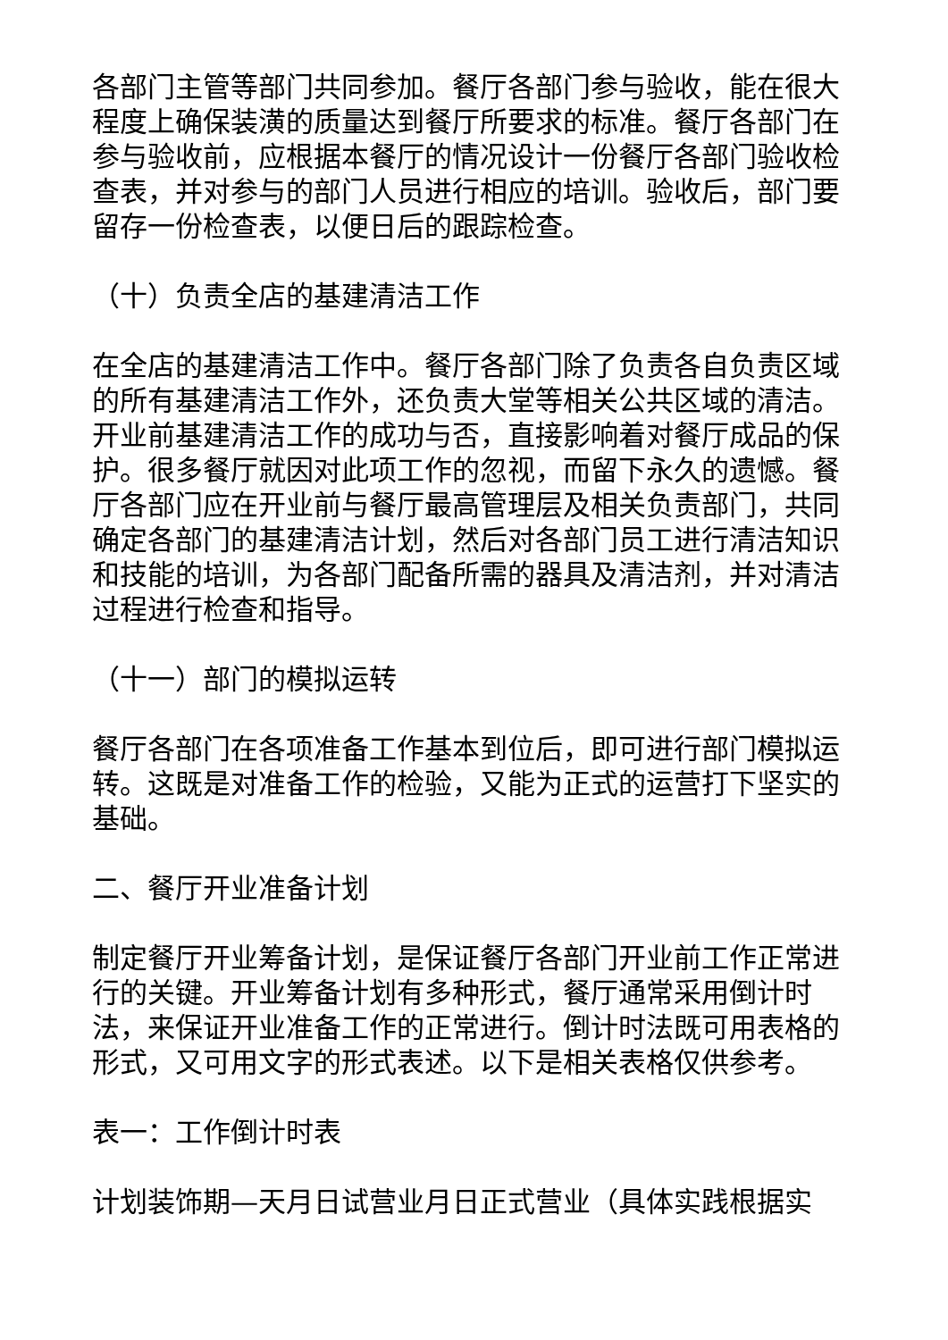各部门主管等部门共同参加。餐厅各部门参与验收，能在很大程度上确保装潢的质量达到餐厅所要求的标准。餐厅各部门在参与验收前，应根据本餐厅的情况设计一份餐厅各部门验收检查表，并对参与的部门人员进行相应的培训。验收后，部门要留存一份检查表，以便日后的跟踪检查。
（十）负责全店的基建清洁工作
在全店的基建清洁工作中。餐厅各部门除了负责各自负责区域的所有基建清洁工作外，还负责大堂等相关公共区域的清洁。开业前基建清洁工作的成功与否，直接影响着对餐厅成品的保护。很多餐厅就因对此项工作的忽视，而留下永久的遗憾。餐厅各部门应在开业前与餐厅最高管理层及相关负责部门，共同确定各部门的基建清洁计划，然后对各部门员工进行清洁知识和技能的培训，为各部门配备所需的器具及清洁剂，并对清洁过程进行检查和指导。
（十一）部门的模拟运转
餐厅各部门在各项准备工作基本到位后，即可进行部门模拟运转。这既是对准备工作的检验，又能为正式的运营打下坚实的基础。
二、餐厅开业准备计划
制定餐厅开业筹备计划，是保证餐厅各部门开业前工作正常进行的关键。开业筹备计划有多种形式，餐厅通常采用倒计时法，来保证开业准备工作的正常进行。倒计时法既可用表格的形式，又可用文字的形式表述。以下是相关表格仅供参考。
表一：工作倒计时表
计划装饰期—天月日试营业月日正式营业（具体实践根据实